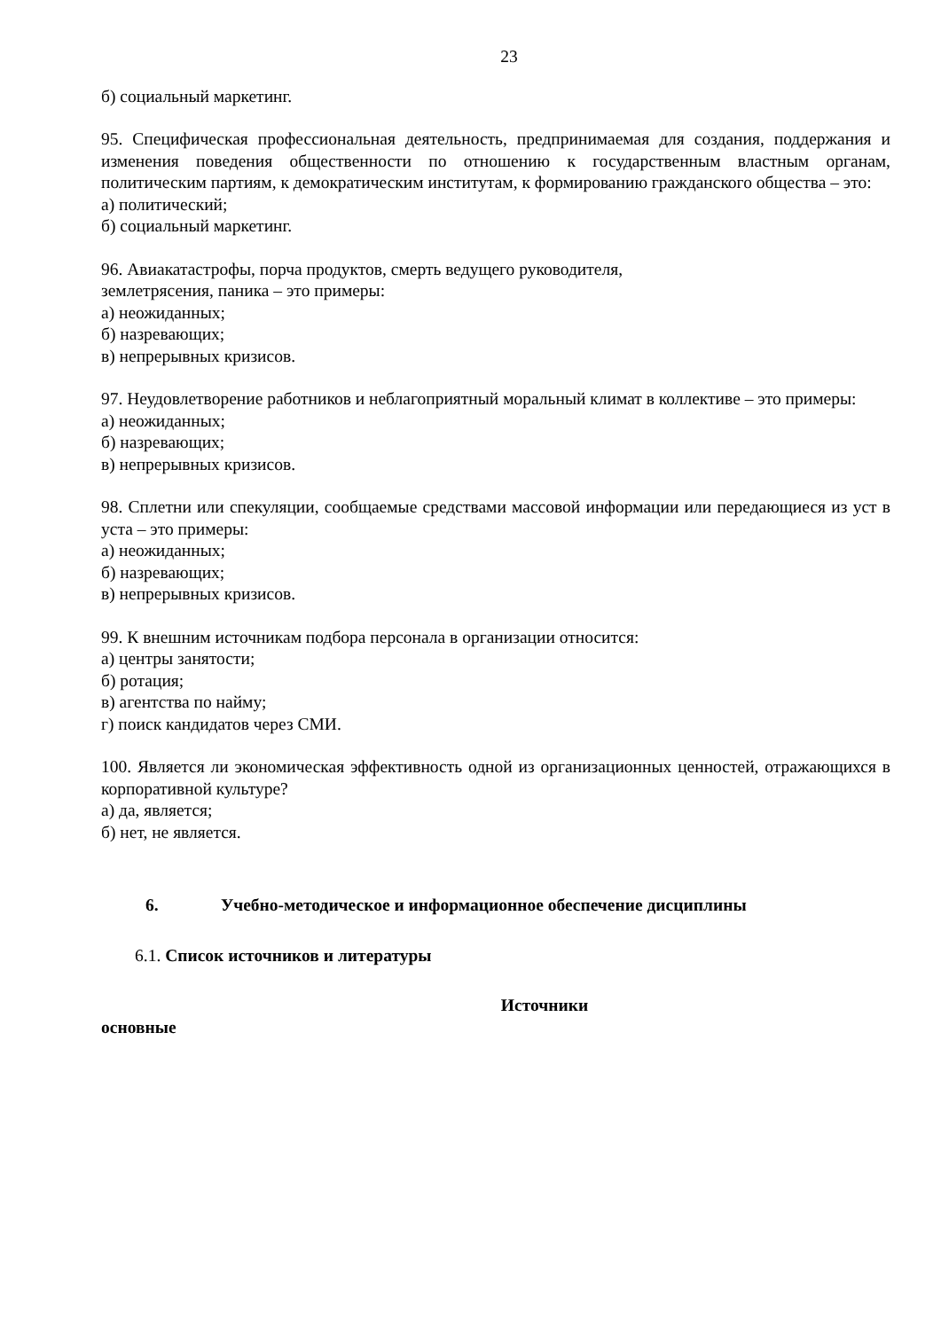23
б) социальный маркетинг.
95. Специфическая профессиональная деятельность, предпринимаемая для создания, поддержания и изменения поведения общественности по отношению к государственным властным органам, политическим партиям, к демократическим институтам, к формированию гражданского общества – это:
а) политический;
б) социальный маркетинг.
96. Авиакатастрофы, порча продуктов, смерть ведущего руководителя,
землетрясения, паника – это примеры:
а) неожиданных;
б) назревающих;
в) непрерывных кризисов.
97. Неудовлетворение работников и неблагоприятный моральный климат в коллективе – это примеры:
а) неожиданных;
б) назревающих;
в) непрерывных кризисов.
98. Сплетни или спекуляции, сообщаемые средствами массовой информации или передающиеся из уст в уста – это примеры:
а) неожиданных;
б) назревающих;
в) непрерывных кризисов.
99. К внешним источникам подбора персонала в организации относится:
а) центры занятости;
б) ротация;
в) агентства по найму;
г) поиск кандидатов через СМИ.
100. Является ли экономическая эффективность одной из организационных ценностей, отражающихся в корпоративной культуре?
а) да, является;
б) нет, не является.
6. Учебно-методическое и информационное обеспечение дисциплины
6.1. Список источников и литературы
Источники
основные